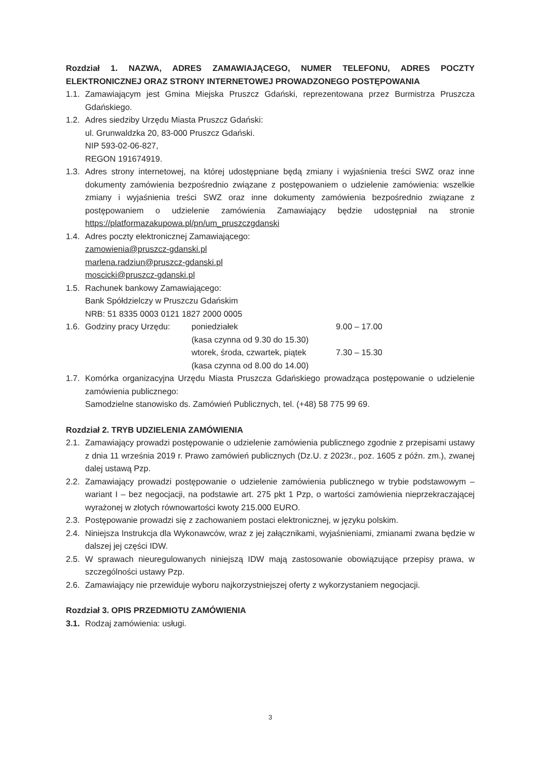Rozdział 1. NAZWA, ADRES ZAMAWIAJĄCEGO, NUMER TELEFONU, ADRES POCZTY ELEKTRONICZNEJ ORAZ STRONY INTERNETOWEJ PROWADZONEGO POSTĘPOWANIA
1.1. Zamawiającym jest Gmina Miejska Pruszcz Gdański, reprezentowana przez Burmistrza Pruszcza Gdańskiego.
1.2. Adres siedziby Urzędu Miasta Pruszcz Gdański:
ul. Grunwaldzka 20, 83-000 Pruszcz Gdański.
NIP 593-02-06-827,
REGON 191674919.
1.3. Adres strony internetowej, na której udostępniane będą zmiany i wyjaśnienia treści SWZ oraz inne dokumenty zamówienia bezpośrednio związane z postępowaniem o udzielenie zamówienia: wszelkie zmiany i wyjaśnienia treści SWZ oraz inne dokumenty zamówienia bezpośrednio związane z postępowaniem o udzielenie zamówienia Zamawiający będzie udostępniał na stronie https://platformazakupowa.pl/pn/um_pruszczgdanski
1.4. Adres poczty elektronicznej Zamawiającego:
zamowienia@pruszcz-gdanski.pl
marlena.radziun@pruszcz-gdanski.pl
moscicki@pruszcz-gdanski.pl
1.5. Rachunek bankowy Zamawiającego:
Bank Spółdzielczy w Pruszczu Gdańskim
NRB: 51 8335 0003 0121 1827 2000 0005
1.6.
| Godziny pracy Urzędu: | poniedziałek | 9.00 – 17.00 |
| | (kasa czynna od 9.30 do 15.30) | |
| | wtorek, środa, czwartek, piątek | 7.30 – 15.30 |
| | (kasa czynna od 8.00 do 14.00) | |
1.7. Komórka organizacyjna Urzędu Miasta Pruszcza Gdańskiego prowadząca postępowanie o udzielenie zamówienia publicznego:
Samodzielne stanowisko ds. Zamówień Publicznych, tel. (+48) 58 775 99 69.
Rozdział 2. TRYB UDZIELENIA ZAMÓWIENIA
2.1. Zamawiający prowadzi postępowanie o udzielenie zamówienia publicznego zgodnie z przepisami ustawy z dnia 11 września 2019 r. Prawo zamówień publicznych (Dz.U. z 2023r., poz. 1605 z późn. zm.), zwanej dalej ustawą Pzp.
2.2. Zamawiający prowadzi postępowanie o udzielenie zamówienia publicznego w trybie podstawowym – wariant I – bez negocjacji, na podstawie art. 275 pkt 1 Pzp, o wartości zamówienia nieprzekraczającej wyrażonej w złotych równowartości kwoty 215.000 EURO.
2.3. Postępowanie prowadzi się z zachowaniem postaci elektronicznej, w języku polskim.
2.4. Niniejsza Instrukcja dla Wykonawców, wraz z jej załącznikami, wyjaśnieniami, zmianami zwana będzie w dalszej jej części IDW.
2.5. W sprawach nieuregulowanych niniejszą IDW mają zastosowanie obowiązujące przepisy prawa, w szczególności ustawy Pzp.
2.6. Zamawiający nie przewiduje wyboru najkorzystniejszej oferty z wykorzystaniem negocjacji.
Rozdział 3. OPIS PRZEDMIOTU ZAMÓWIENIA
3.1. Rodzaj zamówienia: usługi.
3